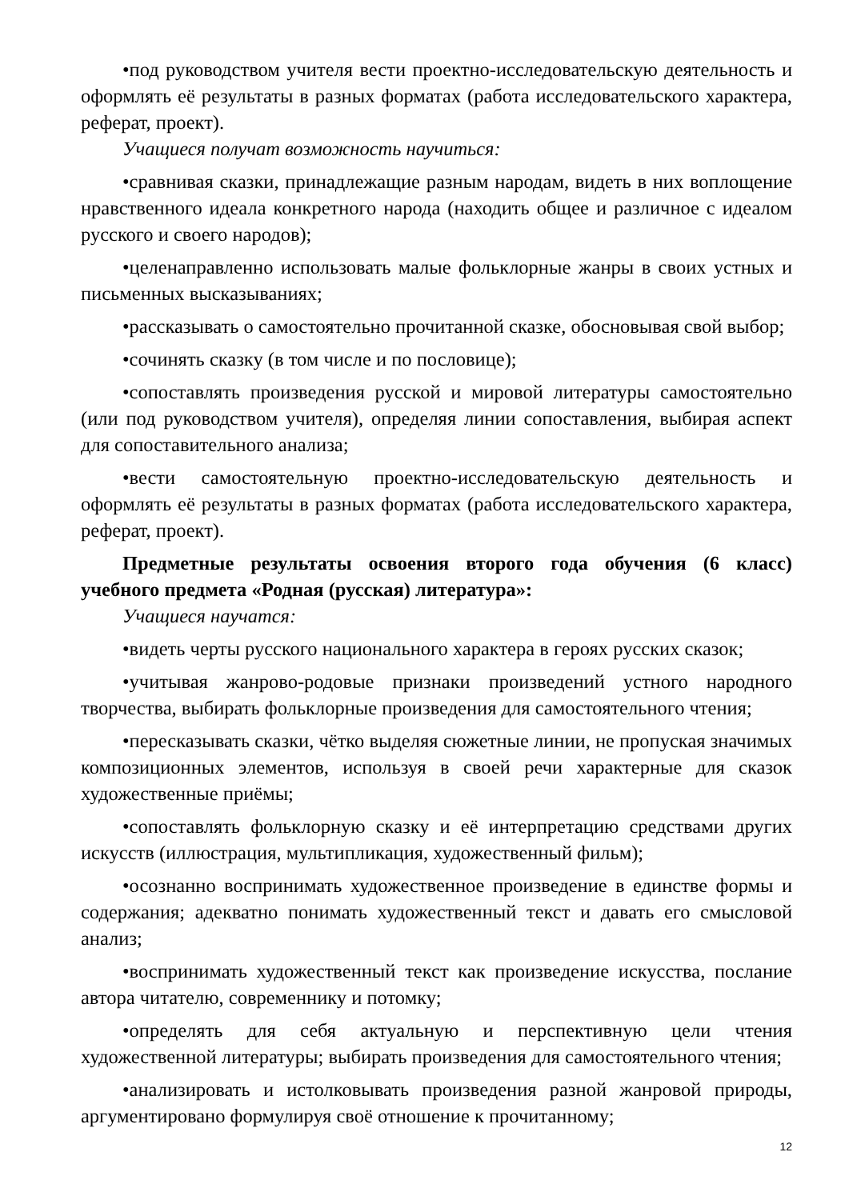•под руководством учителя вести проектно-исследовательскую деятельность и оформлять её результаты в разных форматах (работа исследовательского характера, реферат, проект).
Учащиеся получат возможность научиться:
•сравнивая сказки, принадлежащие разным народам, видеть в них воплощение нравственного идеала конкретного народа (находить общее и различное с идеалом русского и своего народов);
•целенаправленно использовать малые фольклорные жанры в своих устных и письменных высказываниях;
•рассказывать о самостоятельно прочитанной сказке, обосновывая свой выбор;
•сочинять сказку (в том числе и по пословице);
•сопоставлять произведения русской и мировой литературы самостоятельно (или под руководством учителя), определяя линии сопоставления, выбирая аспект для сопоставительного анализа;
•вести самостоятельную проектно-исследовательскую деятельность и оформлять её результаты в разных форматах (работа исследовательского характера, реферат, проект).
Предметные результаты освоения второго года обучения (6 класс) учебного предмета «Родная (русская) литература»:
Учащиеся научатся:
•видеть черты русского национального характера в героях русских сказок;
•учитывая жанрово-родовые признаки произведений устного народного творчества, выбирать фольклорные произведения для самостоятельного чтения;
•пересказывать сказки, чётко выделяя сюжетные линии, не пропуская значимых композиционных элементов, используя в своей речи характерные для сказок художественные приёмы;
•сопоставлять фольклорную сказку и её интерпретацию средствами других искусств (иллюстрация, мультипликация, художественный фильм);
•осознанно воспринимать художественное произведение в единстве формы и содержания; адекватно понимать художественный текст и давать его смысловой анализ;
•воспринимать художественный текст как произведение искусства, послание автора читателю, современнику и потомку;
•определять для себя актуальную и перспективную цели чтения художественной литературы; выбирать произведения для самостоятельного чтения;
•анализировать и истолковывать произведения разной жанровой природы, аргументировано формулируя своё отношение к прочитанному;
12